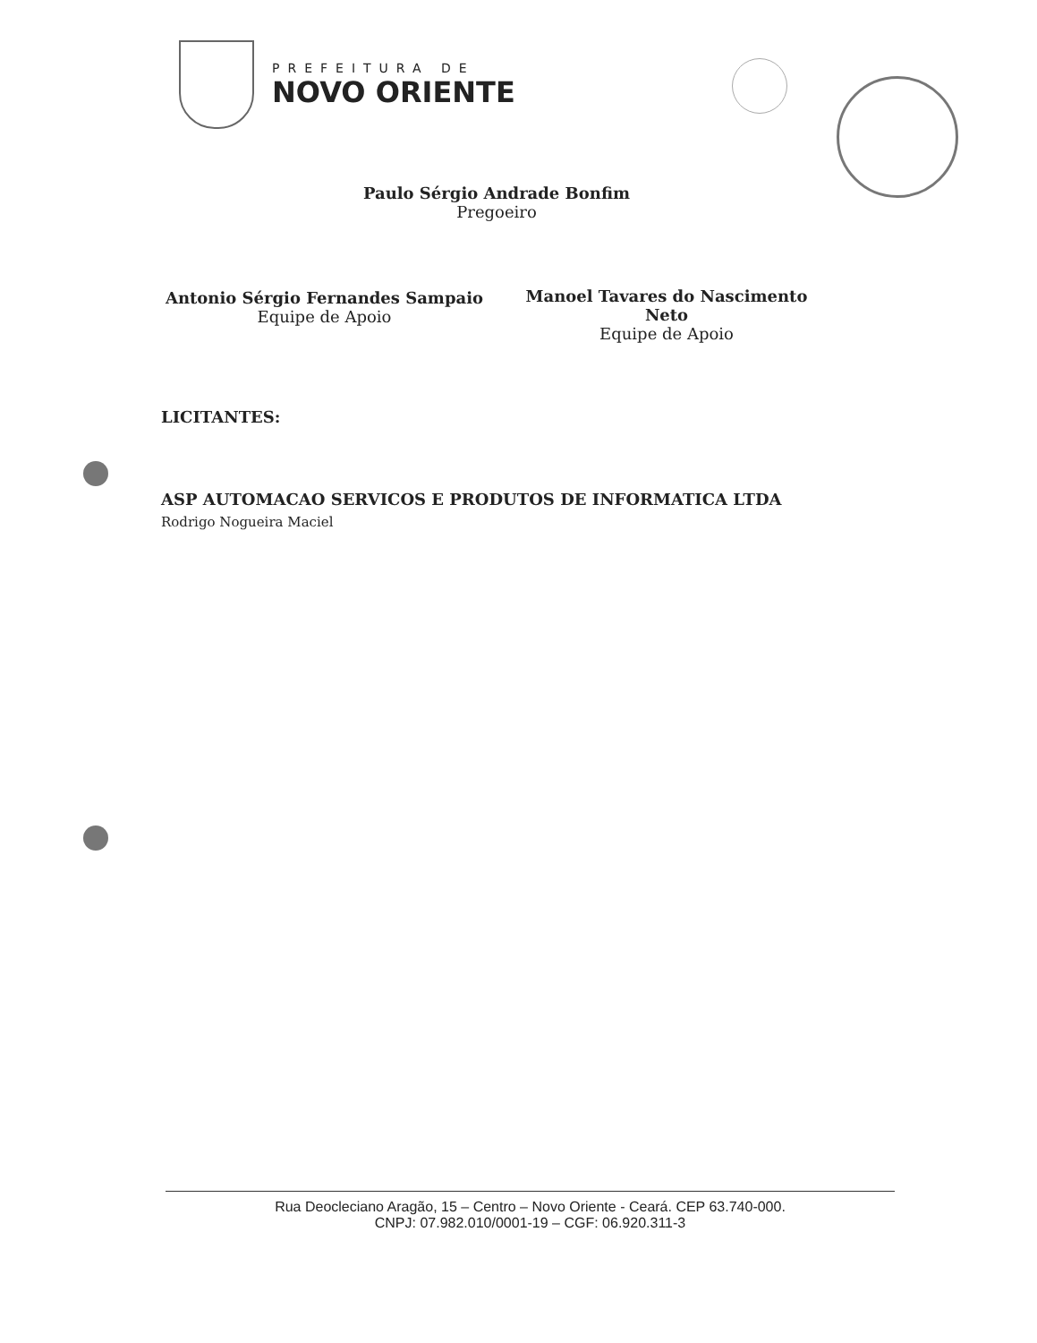PREFEITURA DE
NOVO ORIENTE
Paulo Sérgio Andrade Bonfim
Pregoeiro
Antonio Sérgio Fernandes Sampaio
Equipe de Apoio
Manoel Tavares do Nascimento Neto
Equipe de Apoio
LICITANTES:
ASP AUTOMACAO SERVICOS E PRODUTOS DE INFORMATICA LTDA
Rodrigo Nogueira Maciel
Rua Deocleciano Aragão, 15 – Centro – Novo Oriente - Ceará. CEP 63.740-000.
CNPJ: 07.982.010/0001-19 – CGF: 06.920.311-3